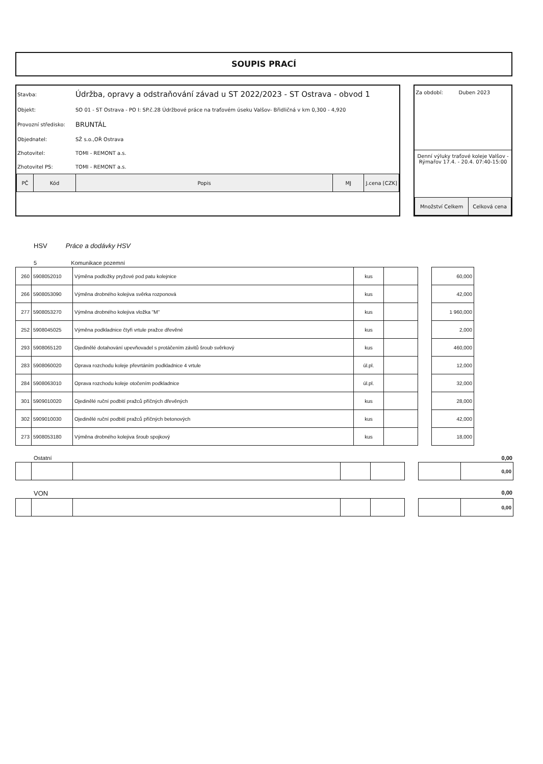SOUPIS PRACÍ
| Stavba: | Údržba, opravy a odstraňování závad u ST 2022/2023 - ST Ostrava - obvod 1 |
| Objekt: | SO 01 - ST Ostrava - PO I: SP.č.28 Údržbové práce na traťovém úseku Valšov- Břidličná v km 0,300 - 4,920 |
| Provozní středisko: | BRUNTÁL |
| Objednatel: | SŽ s.o.,OŘ Ostrava |
| Zhotovitel: | TOMI - REMONT a.s. |
| Zhotovitel PS: | TOMI - REMONT a.s. |
| PČ | Kód | Popis | MJ | J.cena [CZK] |
Za období: Duben 2023
Denní výluky traťové koleje Valšov - Rýmařov 17.4. - 20.4. 07:40-15:00
| Množství Celkem | Celková cena |
HSV Práce a dodávky HSV
5 Komunikace pozemní
| 260 | 5908052010 | Výměna podložky pryžové pod patu kolejnice | kus | | | 60,000 |
| 266 | 5908053090 | Výměna drobného kolejiva svěrka rozponová | kus | | | 42,000 |
| 277 | 5908053270 | Výměna drobného kolejiva vložka "M" | kus | | | 1 960,000 |
| 252 | 5908045025 | Výměna podkladnice čtyři vrtule pražce dřevěné | kus | | | 2,000 |
| 293 | 5908065120 | Ojedinělé dotahování upevňovadel s protáčením závitů šroub svěrkový | kus | | | 460,000 |
| 283 | 5908060020 | Oprava rozchodu koleje převrtáním podkladnice 4 vrtule | úl.pl. | | | 12,000 |
| 284 | 5908063010 | Oprava rozchodu koleje otočením podkladnice | úl.pl. | | | 32,000 |
| 301 | 5909010020 | Ojedinělé ruční podbití pražců příčných dřevěných | kus | | | 28,000 |
| 302 | 5909010030 | Ojedinělé ruční podbití pražců příčných betonových | kus | | | 42,000 |
| 273 | 5908053180 | Výměna drobného kolejiva šroub spojkový | kus | | | 18,000 |
Ostatní 0,00
| | | | | | | | 0,00 |
VON 0,00
| | | | | | | | 0,00 |